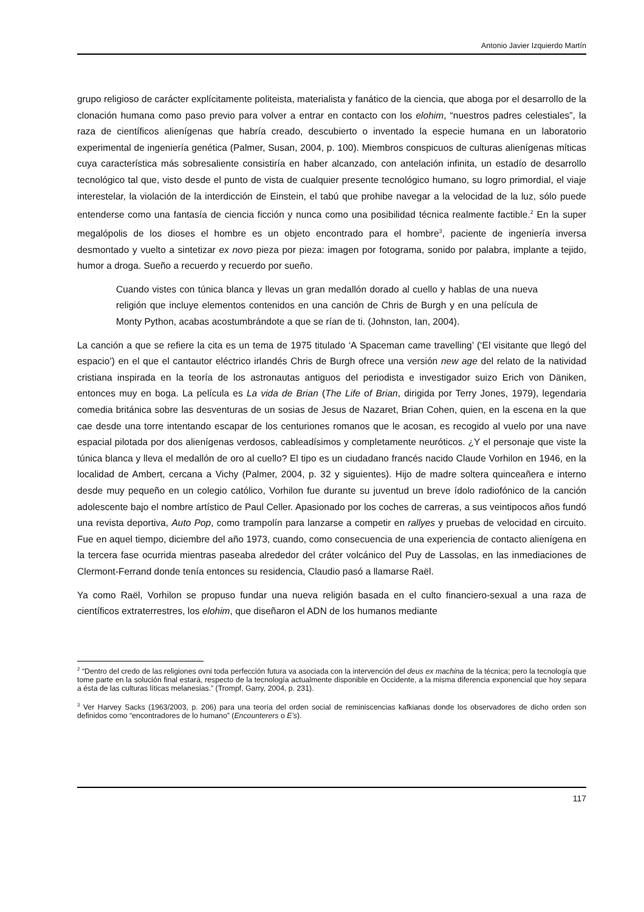Antonio Javier Izquierdo Martín
grupo religioso de carácter explícitamente politeista, materialista y fanático de la ciencia, que aboga por el desarrollo de la clonación humana como paso previo para volver a entrar en contacto con los elohim, “nuestros padres celestiales”, la raza de científicos alienígenas que habría creado, descubierto o inventado la especie humana en un laboratorio experimental de ingeniería genética (Palmer, Susan, 2004, p. 100). Miembros conspicuos de culturas alienígenas míticas cuya característica más sobresaliente consistiría en haber alcanzado, con antelación infinita, un estadío de desarrollo tecnológico tal que, visto desde el punto de vista de cualquier presente tecnológico humano, su logro primordial, el viaje interestelar, la violación de la interdicción de Einstein, el tabú que prohibe navegar a la velocidad de la luz, sólo puede entenderse como una fantasía de ciencia ficción y nunca como una posibilidad técnica realmente factible.<sup>2</sup> En la super megalópolis de los dioses el hombre es un objeto encontrado para el hombre<sup>3</sup>, paciente de ingeniería inversa desmontado y vuelto a sintetizar ex novo pieza por pieza: imagen por fotograma, sonido por palabra, implante a tejido, humor a droga. Sueño a recuerdo y recuerdo por sueño.
Cuando vistes con túnica blanca y llevas un gran medallón dorado al cuello y hablas de una nueva religión que incluye elementos contenidos en una canción de Chris de Burgh y en una película de Monty Python, acabas acostumbrándote a que se rían de ti. (Johnston, Ian, 2004).
La canción a que se refiere la cita es un tema de 1975 titulado ‘A Spaceman came travelling’ (‘El visitante que llegó del espacio’) en el que el cantautor eléctrico irlandés Chris de Burgh ofrece una versión new age del relato de la natividad cristiana inspirada en la teoría de los astronautas antiguos del periodista e investigador suizo Erich von Däniken, entonces muy en boga. La película es La vida de Brian (The Life of Brian, dirigida por Terry Jones, 1979), legendaria comedia británica sobre las desventuras de un sosias de Jesus de Nazaret, Brian Cohen, quien, en la escena en la que cae desde una torre intentando escapar de los centuriones romanos que le acosan, es recogido al vuelo por una nave espacial pilotada por dos alienígenas verdosos, cableadísimos y completamente neuróticos. ¿Y el personaje que viste la túnica blanca y lleva el medallón de oro al cuello? El tipo es un ciudadano francés nacido Claude Vorhilon en 1946, en la localidad de Ambert, cercana a Vichy (Palmer, 2004, p. 32 y siguientes). Hijo de madre soltera quinceañera e interno desde muy pequeño en un colegio católico, Vorhilon fue durante su juventud un breve ídolo radiofónico de la canción adolescente bajo el nombre artístico de Paul Celler. Apasionado por los coches de carreras, a sus veintipocos años fundó una revista deportiva, Auto Pop, como trampolín para lanzarse a competir en rallyes y pruebas de velocidad en circuito. Fue en aquel tiempo, diciembre del año 1973, cuando, como consecuencia de una experiencia de contacto alienígena en la tercera fase ocurrida mientras paseaba alrededor del cráter volcánico del Puy de Lassolas, en las inmediaciones de Clermont-Ferrand donde tenía entonces su residencia, Claudio pasó a llamarse Raël.
Ya como Raël, Vorhilon se propuso fundar una nueva religión basada en el culto financiero-sexual a una raza de científicos extraterrestres, los elohim, que diseñaron el ADN de los humanos mediante
<sup>2</sup> “Dentro del credo de las religiones ovni toda perfección futura va asociada con la intervención del deus ex machina de la técnica; pero la tecnología que tome parte en la solución final estará, respecto de la tecnología actualmente disponible en Occidente, a la misma diferencia exponencial que hoy separa a ésta de las culturas líticas melanesias.” (Trompf, Garry, 2004, p. 231).
<sup>3</sup> Ver Harvey Sacks (1963/2003, p. 206) para una teoría del orden social de reminiscencias kafkianas donde los observadores de dicho orden son definidos como “encontradores de lo humano” (Encounterers o E’s).
117